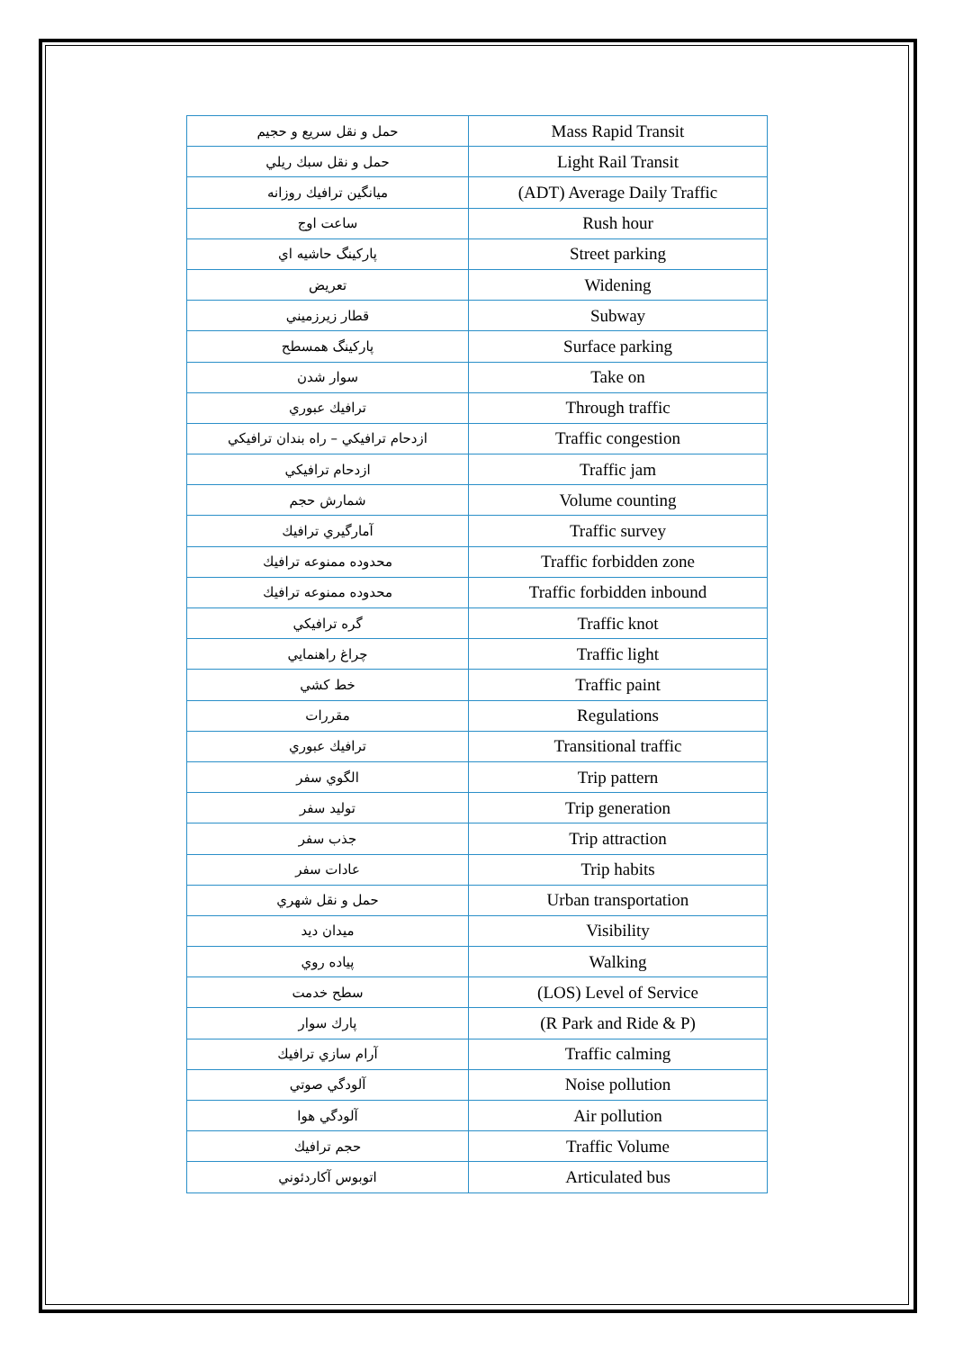| حمل و نقل سريع و حجيم | Mass Rapid Transit |
| حمل و نقل سبك ريلي | Light Rail Transit |
| ميانگين ترافيك روزانه | (ADT) Average Daily Traffic |
| ساعت اوج | Rush hour |
| پاركينگ حاشيه اي | Street parking |
| تعريض | Widening |
| قطار زيرزميني | Subway |
| پاركينگ همسطح | Surface parking |
| سوار شدن | Take on |
| ترافيك عبوري | Through traffic |
| ازدحام ترافيكي – راه بندان ترافيكي | Traffic congestion |
| ازدحام ترافيكي | Traffic jam |
| شمارش حجم | Volume counting |
| آمارگيري ترافيك | Traffic survey |
| محدوده ممنوعه ترافيك | Traffic forbidden zone |
| محدوده ممنوعه ترافيك | Traffic forbidden inbound |
| گره ترافيكي | Traffic knot |
| چراغ راهنمايي | Traffic light |
| خط كشي | Traffic paint |
| مقررات | Regulations |
| ترافيك عبوري | Transitional traffic |
| الگوي سفر | Trip pattern |
| توليد سفر | Trip generation |
| جذب سفر | Trip attraction |
| عادات سفر | Trip habits |
| حمل و نقل شهري | Urban transportation |
| ميدان ديد | Visibility |
| پياده روي | Walking |
| سطح خدمت | (LOS) Level of Service |
| پارك سوار | (R Park and Ride & P) |
| آرام سازي ترافيك | Traffic calming |
| آلودگي صوتي | Noise pollution |
| آلودگي هوا | Air pollution |
| حجم ترافيك | Traffic Volume |
| اتوبوس آكاردئوني | Articulated bus |